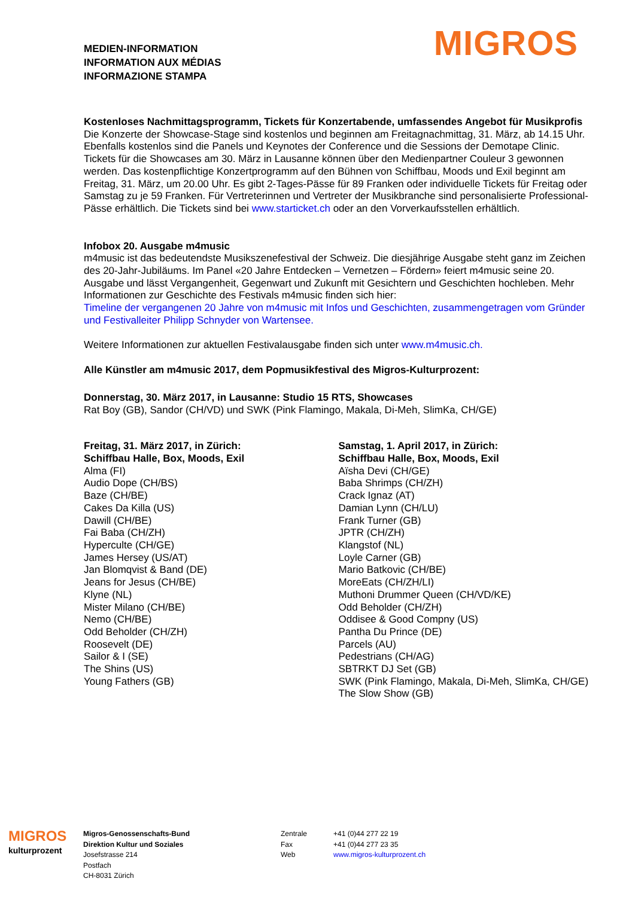MEDIEN-INFORMATION
INFORMATION AUX MÉDIAS
INFORMAZIONE STAMPA
MIGROS
Kostenloses Nachmittagsprogramm, Tickets für Konzertabende, umfassendes Angebot für Musikprofis
Die Konzerte der Showcase-Stage sind kostenlos und beginnen am Freitagnachmittag, 31. März, ab 14.15 Uhr. Ebenfalls kostenlos sind die Panels und Keynotes der Conference und die Sessions der Demotape Clinic. Tickets für die Showcases am 30. März in Lausanne können über den Medienpartner Couleur 3 gewonnen werden. Das kostenpflichtige Konzertprogramm auf den Bühnen von Schiffbau, Moods und Exil beginnt am Freitag, 31. März, um 20.00 Uhr. Es gibt 2-Tages-Pässe für 89 Franken oder individuelle Tickets für Freitag oder Samstag zu je 59 Franken. Für Vertreterinnen und Vertreter der Musikbranche sind personalisierte Professional-Pässe erhältlich. Die Tickets sind bei www.starticket.ch oder an den Vorverkaufsstellen erhältlich.
Infobox 20. Ausgabe m4music
m4music ist das bedeutendste Musikszenefestival der Schweiz. Die diesjährige Ausgabe steht ganz im Zeichen des 20-Jahr-Jubiläums. Im Panel «20 Jahre Entdecken – Vernetzen – Fördern» feiert m4music seine 20. Ausgabe und lässt Vergangenheit, Gegenwart und Zukunft mit Gesichtern und Geschichten hochleben. Mehr Informationen zur Geschichte des Festivals m4music finden sich hier:
Timeline der vergangenen 20 Jahre von m4music mit Infos und Geschichten, zusammengetragen vom Gründer und Festivalleiter Philipp Schnyder von Wartensee.
Weitere Informationen zur aktuellen Festivalausgabe finden sich unter www.m4music.ch.
Alle Künstler am m4music 2017, dem Popmusikfestival des Migros-Kulturprozent:
Donnerstag, 30. März 2017, in Lausanne: Studio 15 RTS, Showcases
Rat Boy (GB), Sandor (CH/VD) und SWK (Pink Flamingo, Makala, Di-Meh, SlimKa, CH/GE)
Freitag, 31. März 2017, in Zürich:
Schiffbau Halle, Box, Moods, Exil
Alma (FI)
Audio Dope (CH/BS)
Baze (CH/BE)
Cakes Da Killa (US)
Dawill (CH/BE)
Fai Baba (CH/ZH)
Hyperculte (CH/GE)
James Hersey (US/AT)
Jan Blomqvist & Band (DE)
Jeans for Jesus (CH/BE)
Klyne (NL)
Mister Milano (CH/BE)
Nemo (CH/BE)
Odd Beholder (CH/ZH)
Roosevelt (DE)
Sailor & I (SE)
The Shins (US)
Young Fathers (GB)
Samstag, 1. April 2017, in Zürich:
Schiffbau Halle, Box, Moods, Exil
Aïsha Devi (CH/GE)
Baba Shrimps (CH/ZH)
Crack Ignaz (AT)
Damian Lynn (CH/LU)
Frank Turner (GB)
JPTR (CH/ZH)
Klangstof (NL)
Loyle Carner (GB)
Mario Batkovic (CH/BE)
MoreEats (CH/ZH/LI)
Muthoni Drummer Queen (CH/VD/KE)
Odd Beholder (CH/ZH)
Oddisee & Good Compny (US)
Pantha Du Prince (DE)
Parcels (AU)
Pedestrians (CH/AG)
SBTRKT DJ Set (GB)
SWK (Pink Flamingo, Makala, Di-Meh, SlimKa, CH/GE)
The Slow Show (GB)
MIGROS
kulturprozent
Migros-Genossenschafts-Bund
Direktion Kultur und Soziales
Josefstrasse 214
Postfach
CH-8031 Zürich
Zentrale
Fax
Web
+41 (0)44 277 22 19
+41 (0)44 277 23 35
www.migros-kulturprozent.ch